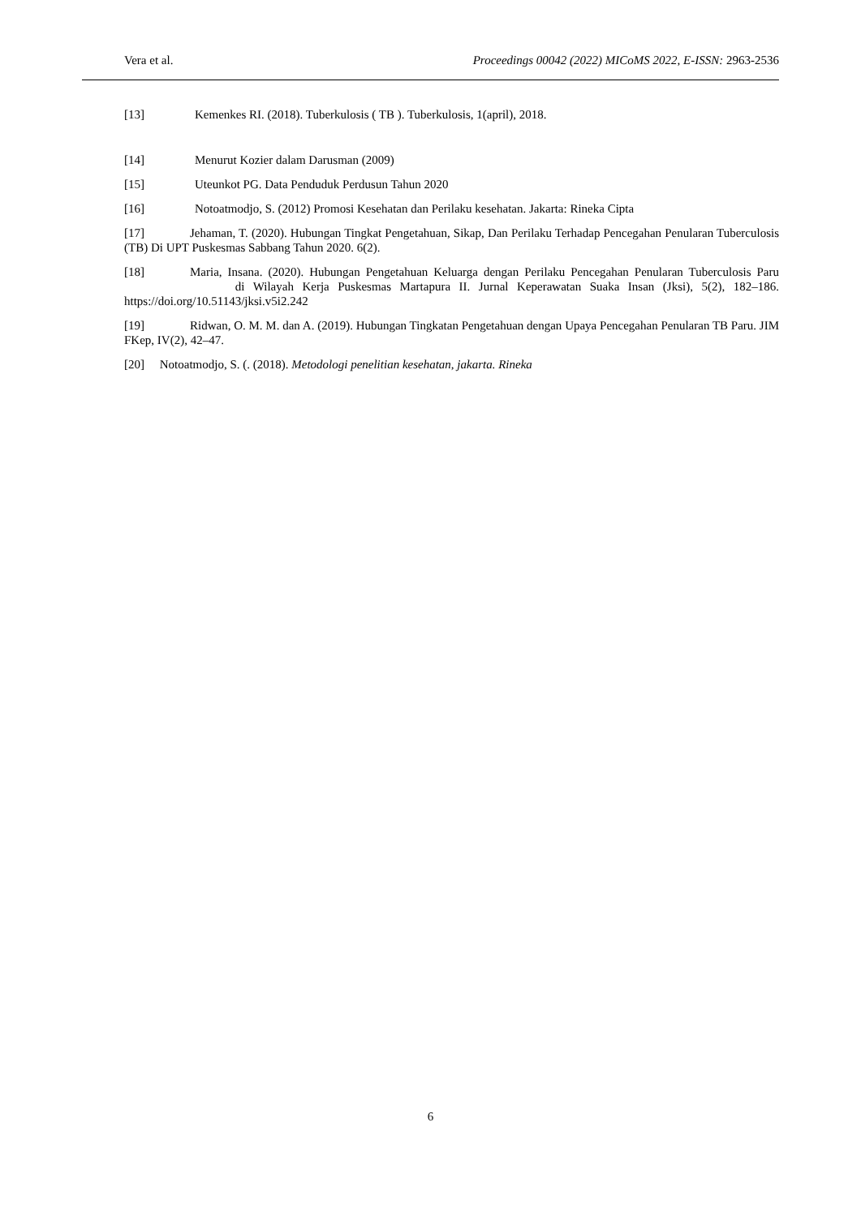Vera et al. Proceedings 00042 (2022) MICoMS 2022, E-ISSN: 2963-2536
[13] Kemenkes RI. (2018). Tuberkulosis ( TB ). Tuberkulosis, 1(april), 2018.
[14] Menurut Kozier dalam Darusman (2009)
[15] Uteunkot PG. Data Penduduk Perdusun Tahun 2020
[16] Notoatmodjo, S. (2012) Promosi Kesehatan dan Perilaku kesehatan. Jakarta: Rineka Cipta
[17] Jehaman, T. (2020). Hubungan Tingkat Pengetahuan, Sikap, Dan Perilaku Terhadap Pencegahan Penularan Tuberculosis (TB) Di UPT Puskesmas Sabbang Tahun 2020. 6(2).
[18] Maria, Insana. (2020). Hubungan Pengetahuan Keluarga dengan Perilaku Pencegahan Penularan Tuberculosis Paru di Wilayah Kerja Puskesmas Martapura II. Jurnal Keperawatan Suaka Insan (Jksi), 5(2), 182–186. https://doi.org/10.51143/jksi.v5i2.242
[19] Ridwan, O. M. M. dan A. (2019). Hubungan Tingkatan Pengetahuan dengan Upaya Pencegahan Penularan TB Paru. JIM FKep, IV(2), 42–47.
[20] Notoatmodjo, S. (. (2018). Metodologi penelitian kesehatan, jakarta. Rineka
6